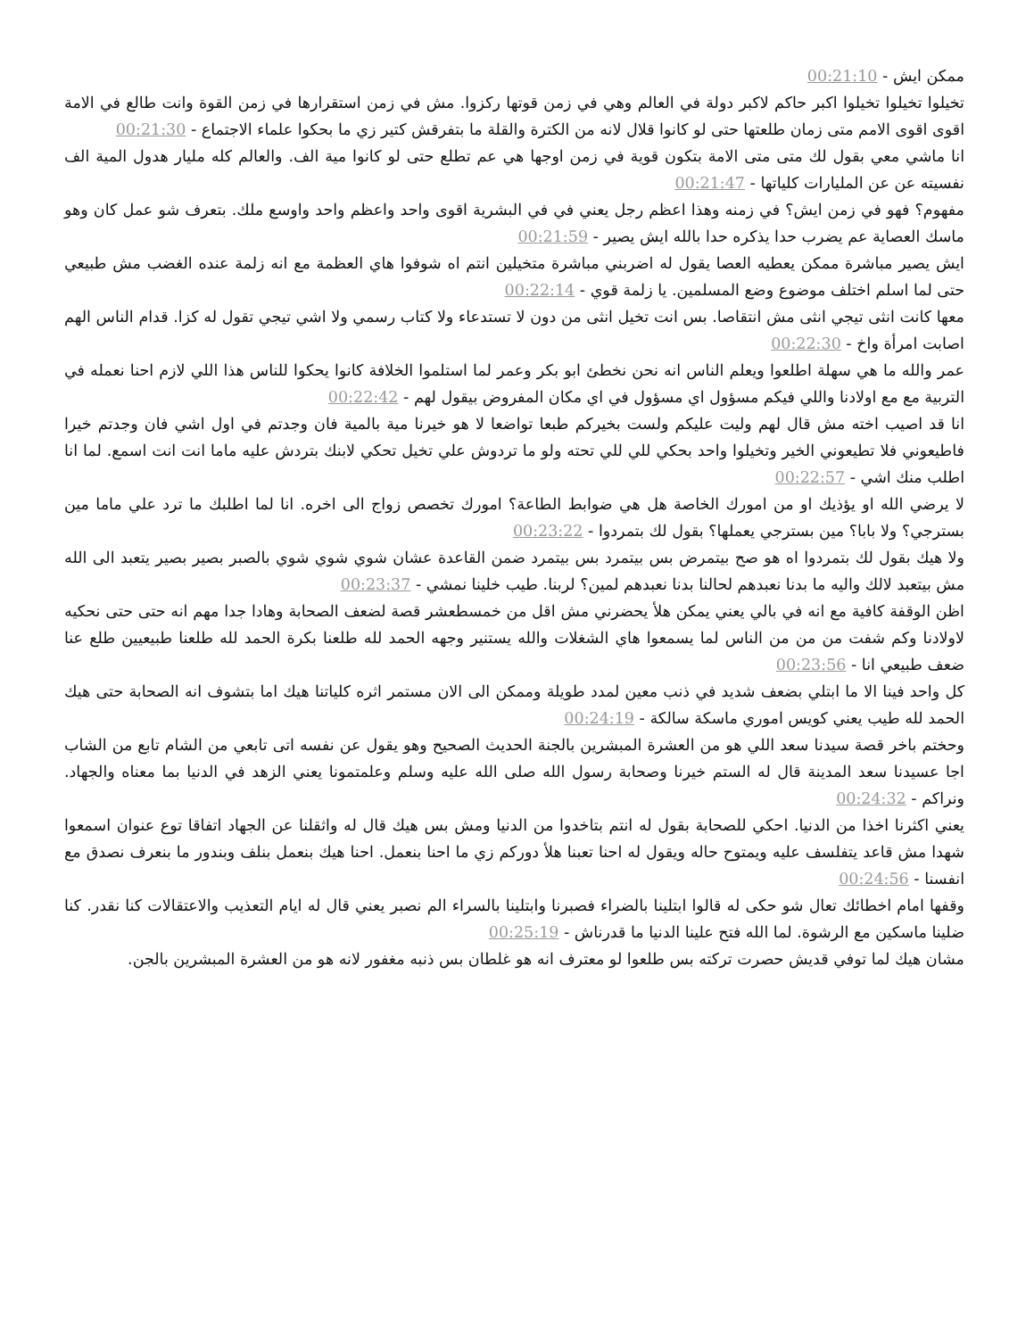ممكن ايش - 00:21:10
تخيلوا تخيلوا تخيلوا اكبر حاكم لاكبر دولة في العالم وهي في زمن قوتها ركزوا. مش في زمن استقرارها في زمن القوة وانت طالع في الامة اقوى اقوى الامم متى زمان طلعتها حتى لو كانوا قلال لانه من الكترة والقلة ما بتفرقش كتير زي ما بحكوا علماء الاجتماع - 00:21:30
انا ماشي معي بقول لك متى متى الامة بتكون قوية في زمن اوجها هي عم تطلع حتى لو كانوا مية الف. والعالم كله مليار هدول المية الف نفسيته عن عن المليارات كلياتها - 00:21:47
مفهوم؟ فهو في زمن ايش؟ في زمنه وهذا اعظم رجل يعني في في البشرية اقوى واحد واعظم واحد واوسع ملك. بتعرف شو عمل كان وهو ماسك العصاية عم يضرب حدا يذكره حدا بالله ايش يصير - 00:21:59
ايش يصير مباشرة ممكن يعطيه العصا يقول له اضربني مباشرة متخيلين انتم اه شوفوا هاي العظمة مع انه زلمة عنده الغضب مش طبيعي حتى لما اسلم اختلف موضوع وضع المسلمين. يا زلمة قوي - 00:22:14
معها كانت انثى تيجي انثى مش انتقاصا. بس انت تخيل انثى من دون لا تستدعاء ولا كتاب رسمي ولا اشي تيجي تقول له كزا. قدام الناس الهم اصابت امرأة واخ - 00:22:30
عمر والله ما هي سهلة اطلعوا ويعلم الناس انه نحن نخطئ ابو بكر وعمر لما استلموا الخلافة كانوا يحكوا للناس هذا اللي لازم احنا نعمله في التربية مع مع اولادنا واللي فيكم مسؤول اي مسؤول في اي مكان المفروض بيقول لهم - 00:22:42
انا قد اصيب اخته مش قال لهم وليت عليكم ولست بخيركم طبعا تواضعا لا هو خيرنا مية بالمية فان وجدتم في اول اشي فان وجدتم خيرا فاطيعوني فلا تطيعوني الخير وتخيلوا واحد بحكي للي للي تحته ولو ما تردوش علي تخيل تحكي لابنك بتردش عليه ماما انت انت اسمع. لما انا اطلب منك اشي - 00:22:57
لا يرضي الله او يؤذيك او من امورك الخاصة هل هي ضوابط الطاعة؟ امورك تخصص زواج الى اخره. انا لما اطلبك ما ترد علي ماما مين بسترجي؟ ولا بابا؟ مين بسترجي يعملها؟ بقول لك بتمردوا - 00:23:22
ولا هيك بقول لك بتمردوا اه هو صح بيتمرض بس بيتمرد بس بيتمرد ضمن القاعدة عشان شوي شوي شوي بالصبر بصير بصير يتعبد الى الله مش بيتعبد لالك واليه ما بدنا نعبدهم لحالنا بدنا نعبدهم لمين؟ لربنا. طيب خلينا نمشي - 00:23:37
اظن الوقفة كافية مع انه في بالي يعني يمكن هلأ يحضرني مش اقل من خمسطعشر قصة لضعف الصحابة وهادا جدا مهم انه حتى حتى نحكيه لاولادنا وكم شفت من من من الناس لما يسمعوا هاي الشغلات والله يستنير وجهه الحمد لله طلعنا بكرة الحمد لله طلعنا طبيعيين طلع عنا ضعف طبيعي انا - 00:23:56
كل واحد فينا الا ما ابتلي بضعف شديد في ذنب معين لمدد طويلة وممكن الى الان مستمر اثره كلياتنا هيك اما بتشوف انه الصحابة حتى هيك الحمد لله طيب يعني كويس اموري ماسكة سالكة - 00:24:19
وحختم باخر قصة سيدنا سعد اللي هو من العشرة المبشرين بالجنة الحديث الصحيح وهو يقول عن نفسه اتى تابعي من الشام تابع من الشاب اجا عسيدنا سعد المدينة قال له الستم خيرنا وصحابة رسول الله صلى الله عليه وسلم وعلمتمونا يعني الزهد في الدنيا بما معناه والجهاد. ونراكم - 00:24:32
يعني اكثرنا اخذا من الدنيا. احكي للصحابة بقول له انتم بتاخدوا من الدنيا ومش بس هيك قال له واثقلنا عن الجهاد اتفاقا توع عنوان اسمعوا شهدا مش قاعد يتفلسف عليه ويمتوح حاله ويقول له احنا تعبنا هلأ دوركم زي ما احنا بنعمل. احنا هيك بنعمل بنلف وبندور ما بنعرف نصدق مع انفسنا - 00:24:56
وقفها امام اخطائك تعال شو حكى له قالوا ابتلينا بالضراء فصبرنا وابتلينا بالسراء الم نصبر يعني قال له ايام التعذيب والاعتقالات كنا نقدر. كنا ضلينا ماسكين مع الرشوة. لما الله فتح علينا الدنيا ما قدرناش - 00:25:19
مشان هيك لما توفي قديش حصرت تركته بس طلعوا لو معترف انه هو غلطان بس ذنبه مغفور لانه هو من العشرة المبشرين بالجن.